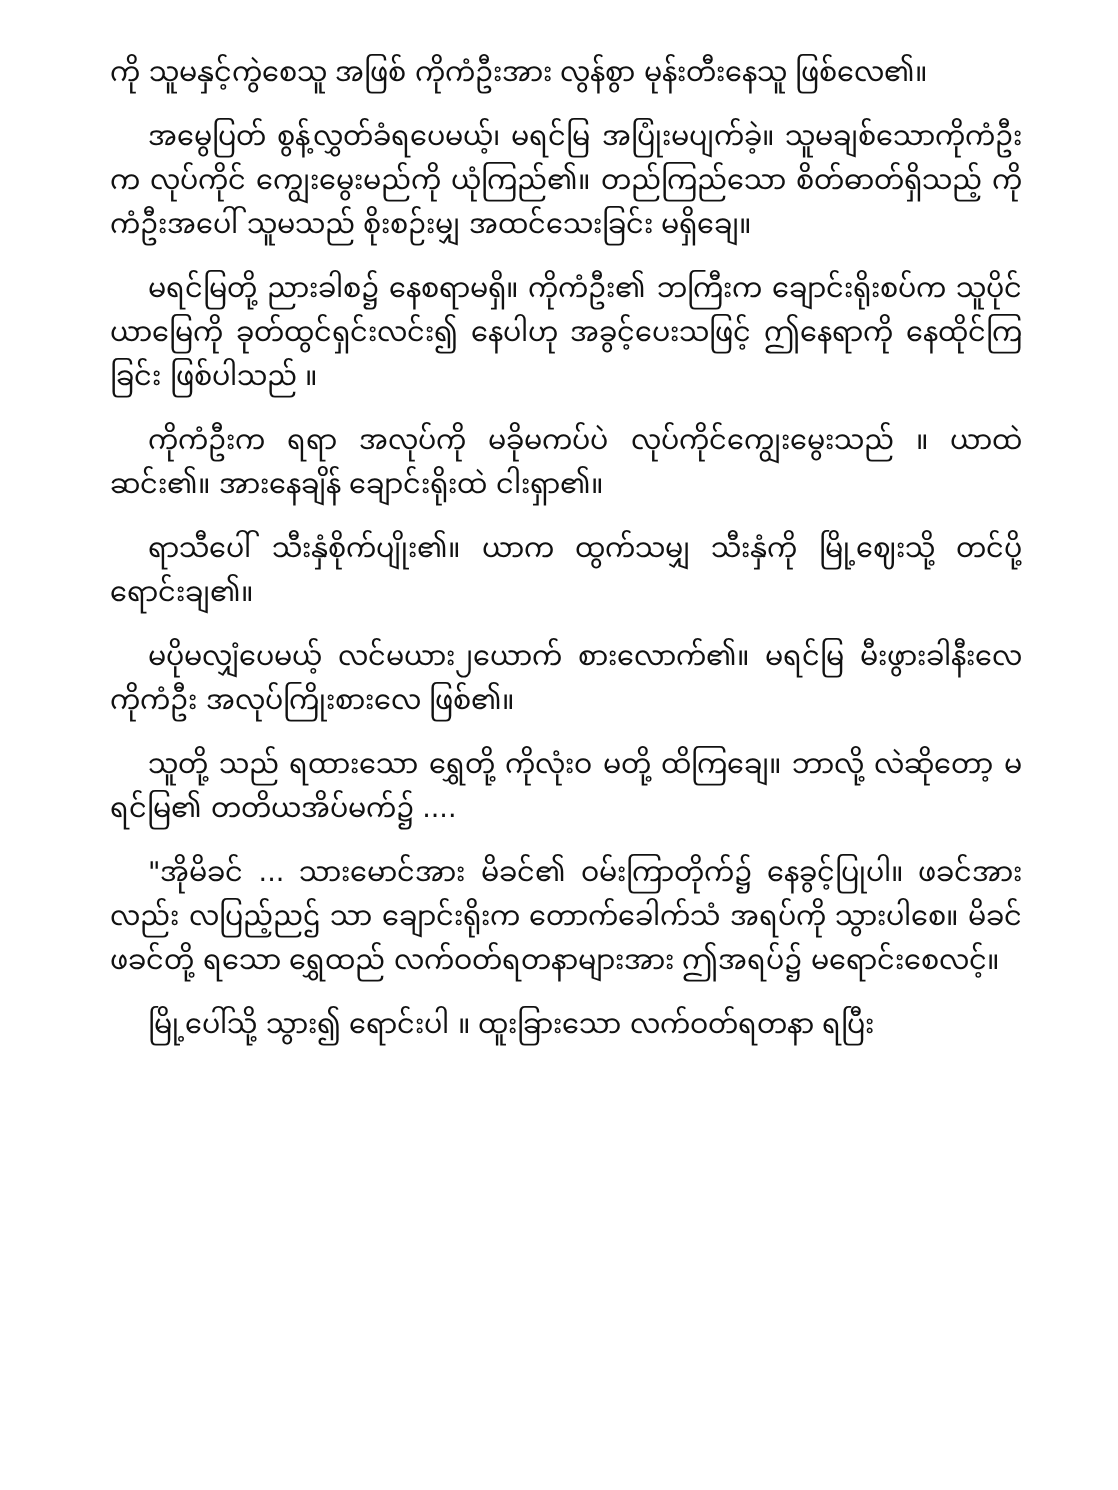ကို သူမနှင့်ကွဲစေသူ အဖြစ် ကိုကံဦးအား လွန်စွာ မုန်းတီးနေသူ ဖြစ်လေ၏။
အမွေပြတ် စွန့်လွှတ်ခံရပေမယ့်၊ မရင်မြ အပြုံးမပျက်ခဲ့။ သူမချစ်သောကိုကံဦးက လုပ်ကိုင် ကျွေးမွေးမည်ကို ယုံကြည်၏။ တည်ကြည်သော စိတ်ဓာတ်ရှိသည့် ကိုကံဦးအပေါ် သူမသည် စိုးစဉ်းမျှ အထင်သေးခြင်း မရှိချေ။
မရင်မြတို့ ညားခါစ၌ နေစရာမရှိ။ ကိုကံဦး၏ ဘကြီးက ချောင်းရိုးစပ်က သူပိုင်ယာမြေကို ခုတ်ထွင်ရှင်းလင်း၍ နေပါဟု အခွင့်ပေးသဖြင့် ဤနေရာကို နေထိုင်ကြခြင်း ဖြစ်ပါသည် ။
ကိုကံဦးက ရရာ အလုပ်ကို မခိုမကပ်ပဲ လုပ်ကိုင်ကျွေးမွေးသည် ။ ယာထဲဆင်း၏။ အားနေချိန် ချောင်းရိုးထဲ ငါးရှာ၏။
ရာသီပေါ် သီးနှံစိုက်ပျိုး၏။ ယာက ထွက်သမျှ သီးနှံကို မြို့ဈေးသို့ တင်ပို့ ရောင်းချ၏။
မပိုမလျှံပေမယ့် လင်မယား၂ယောက် စားလောက်၏။ မရင်မြ မီးဖွားခါနီးလေကိုကံဦး အလုပ်ကြိုးစားလေ ဖြစ်၏။
သူတို့ သည် ရထားသော ရွှေတို့ ကိုလုံးဝ မတို့ ထိကြချေ။ ဘာလို့ လဲဆိုတော့ မရင်မြ၏ တတိယအိပ်မက်၌ ....
"အိုမိခင် ... သားမောင်အား မိခင်၏ ဝမ်းကြာတိုက်၌ နေခွင့်ပြုပါ။ ဖခင်အားလည်း လပြည့်ညဌ် သာ ချောင်းရိုးက တောက်ခေါက်သံ အရပ်ကို သွားပါစေ။ မိခင်ဖခင်တို့ ရသော ရွှေထည် လက်ဝတ်ရတနာများအား ဤအရပ်၌ မရောင်းစေလင့်။
မြို့ပေါ်သို့ သွား၍ ရောင်းပါ ။ ထူးခြားသော လက်ဝတ်ရတနာ ရပြီး